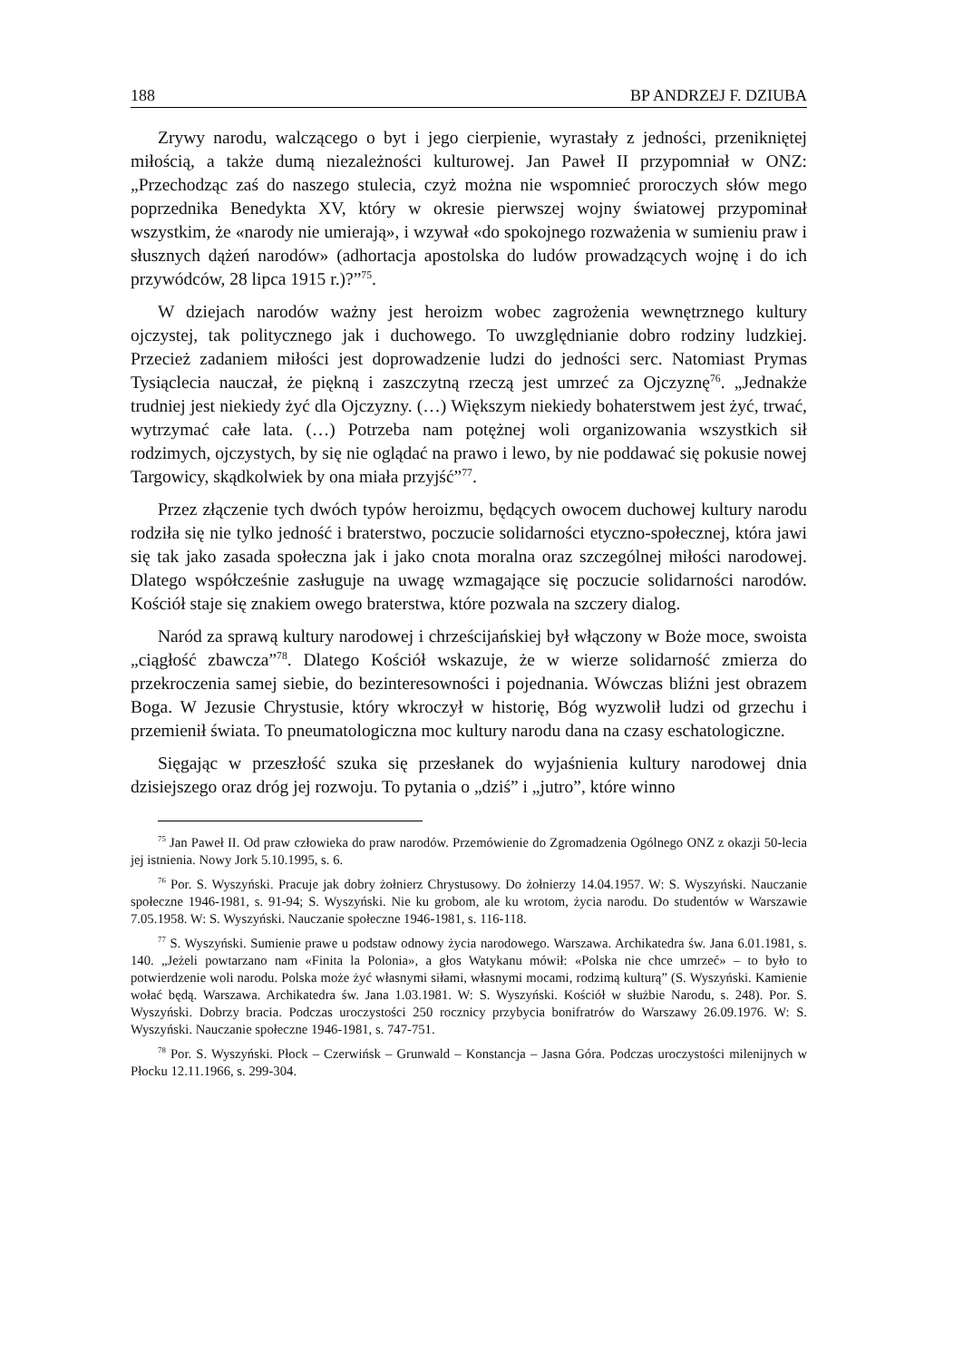188 BP ANDRZEJ F. DZIUBA
Zrywy narodu, walczącego o byt i jego cierpienie, wyrastały z jedności, przenikniętej miłością, a także dumą niezależności kulturowej. Jan Paweł II przypomniał w ONZ: „Przechodząc zaś do naszego stulecia, czyż można nie wspomnieć proroczych słów mego poprzednika Benedykta XV, który w okresie pierwszej wojny światowej przypominał wszystkim, że «narody nie umierają», i wzywał «do spokojnego rozważenia w sumieniu praw i słusznych dążeń narodów» (adhortacja apostolska do ludów prowadzących wojnę i do ich przywódców, 28 lipca 1915 r.)?”<sup>75</sup>.
W dziejach narodów ważny jest heroizm wobec zagrożenia wewnętrznego kultury ojczystej, tak politycznego jak i duchowego. To uwzględnianie dobro rodziny ludzkiej. Przecież zadaniem miłości jest doprowadzenie ludzi do jedności serc. Natomiast Prymas Tysiąclecia nauczał, że piękną i zaszczytną rzeczą jest umrzeć za Ojczyznę<sup>76</sup>. „Jednakże trudniej jest niekiedy żyć dla Ojczyzny. (…) Większym niekiedy bohaterstwem jest żyć, trwać, wytrzymać całe lata. (…) Potrzeba nam potężnej woli organizowania wszystkich sił rodzimych, ojczystych, by się nie oglądać na prawo i lewo, by nie poddawać się pokusie nowej Targowicy, skądkolwiek by ona miała przyjść”<sup>77</sup>.
Przez złączenie tych dwóch typów heroizmu, będących owocem duchowej kultury narodu rodziła się nie tylko jedność i braterstwo, poczucie solidarności etyczno-społecznej, która jawi się tak jako zasada społeczna jak i jako cnota moralna oraz szczególnej miłości narodowej. Dlatego współcześnie zasługuje na uwagę wzmagające się poczucie solidarności narodów. Kościół staje się znakiem owego braterstwa, które pozwala na szczery dialog.
Naród za sprawą kultury narodowej i chrześcijańskiej był włączony w Boże moce, swoista „ciągłość zbawcza”<sup>78</sup>. Dlatego Kościół wskazuje, że w wierze solidarność zmierza do przekroczenia samej siebie, do bezinteresowności i pojednania. Wówczas bliźni jest obrazem Boga. W Jezusie Chrystusie, który wkroczył w historię, Bóg wyzwolił ludzi od grzechu i przemienił świata. To pneumatologiczna moc kultury narodu dana na czasy eschatologiczne.
Sięgając w przeszłość szuka się przesłanek do wyjaśnienia kultury narodowej dnia dzisiejszego oraz dróg jej rozwoju. To pytania o „dziś” i „jutro”, które winno
<sup>75</sup> Jan Paweł II. Od praw człowieka do praw narodów. Przemówienie do Zgromadzenia Ogólnego ONZ z okazji 50-lecia jej istnienia. Nowy Jork 5.10.1995, s. 6.
<sup>76</sup> Por. S. Wyszyński. Pracuje jak dobry żołnierz Chrystusowy. Do żołnierzy 14.04.1957. W: S. Wyszyński. Nauczanie społeczne 1946-1981, s. 91-94; S. Wyszyński. Nie ku grobom, ale ku wrotom, życia narodu. Do studentów w Warszawie 7.05.1958. W: S. Wyszyński. Nauczanie społeczne 1946-1981, s. 116-118.
<sup>77</sup> S. Wyszyński. Sumienie prawe u podstaw odnowy życia narodowego. Warszawa. Archikatedra św. Jana 6.01.1981, s. 140. „Jeżeli powtarzano nam «Finita la Polonia», a głos Watykanu mówił: «Polska nie chce umrzeć» – to było to potwierdzenie woli narodu. Polska może żyć własnymi siłami, własnymi mocami, rodzimą kulturą” (S. Wyszyński. Kamienie wołać będą. Warszawa. Archikatedra św. Jana 1.03.1981. W: S. Wyszyński. Kościół w służbie Narodu, s. 248). Por. S. Wyszyński. Dobrzy bracia. Podczas uroczystości 250 rocznicy przybycia bonifratrów do Warszawy 26.09.1976. W: S. Wyszyński. Nauczanie społeczne 1946-1981, s. 747-751.
<sup>78</sup> Por. S. Wyszyński. Płock – Czerwińsk – Grunwald – Konstancja – Jasna Góra. Podczas uroczystości milenijnych w Płocku 12.11.1966, s. 299-304.